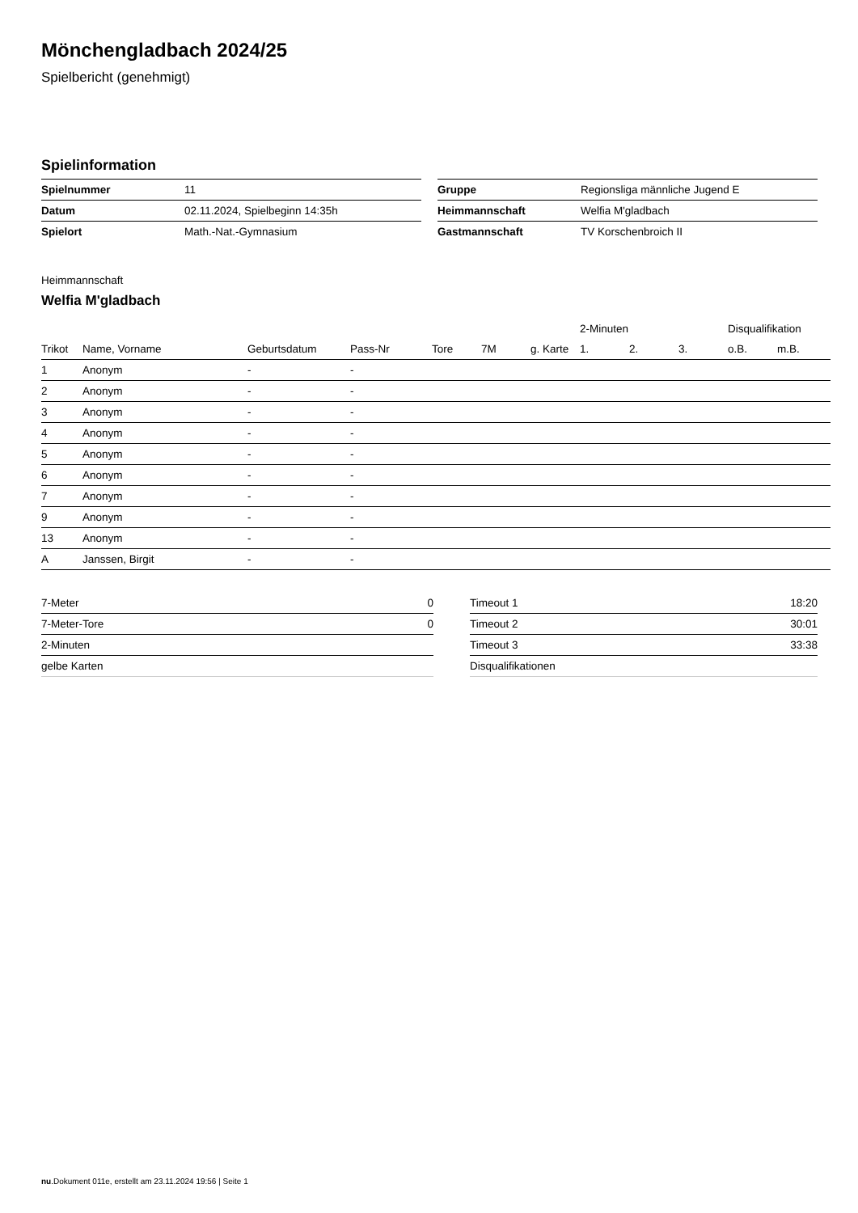Mönchengladbach 2024/25
Spielbericht (genehmigt)
Spielinformation
| Spielnummer | 11 |
| Datum | 02.11.2024, Spielbeginn 14:35h |
| Spielort | Math.-Nat.-Gymnasium |
| Gruppe | Regionsliga männliche Jugend E |
| Heimmannschaft | Welfia M'gladbach |
| Gastmannschaft | TV Korschenbroich II |
Heimmannschaft
Welfia M'gladbach
| | | | | | | | 2-Minuten | | | Disqualifikation | |
| --- | --- | --- | --- | --- | --- | --- | --- | --- | --- | --- | --- |
| Trikot | Name, Vorname | Geburtsdatum | Pass-Nr | Tore | 7M | g. Karte | 1. | 2. | 3. | o.B. | m.B. |
| 1 | Anonym | - | - | | | | | | | | |
| 2 | Anonym | - | - | | | | | | | | |
| 3 | Anonym | - | - | | | | | | | | |
| 4 | Anonym | - | - | | | | | | | | |
| 5 | Anonym | - | - | | | | | | | | |
| 6 | Anonym | - | - | | | | | | | | |
| 7 | Anonym | - | - | | | | | | | | |
| 9 | Anonym | - | - | | | | | | | | |
| 13 | Anonym | - | - | | | | | | | | |
| A | Janssen, Birgit | - | - | | | | | | | | |
| 7-Meter | 0 |
| 7-Meter-Tore | 0 |
| 2-Minuten | |
| gelbe Karten | |
| Timeout 1 | 18:20 |
| Timeout 2 | 30:01 |
| Timeout 3 | 33:38 |
| Disqualifikationen | |
nu.Dokument 011e, erstellt am 23.11.2024 19:56 | Seite 1